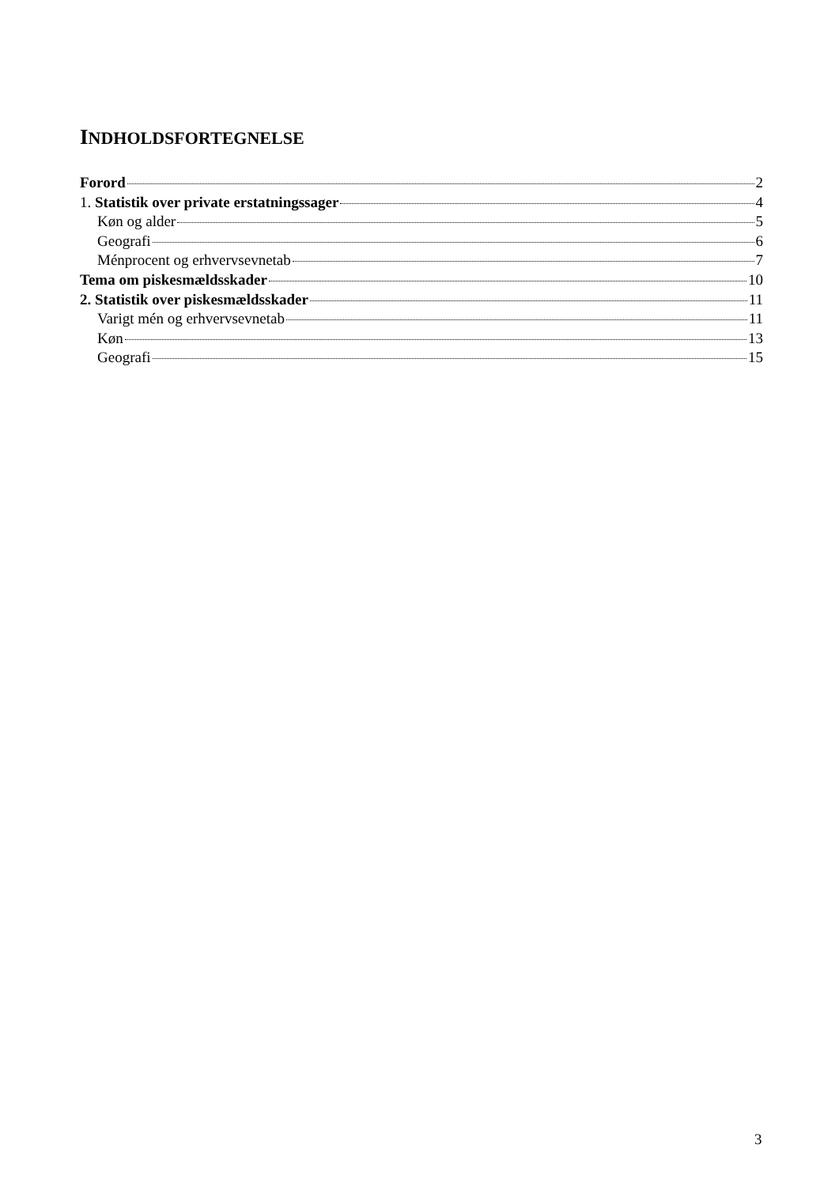INDHOLDSFORTEGNELSE
Forord 2
1. Statistik over private erstatningssager 4
Køn og alder 5
Geografi 6
Ménprocent og erhvervsevnetab 7
Tema om piskesmældsskader 10
2. Statistik over piskesmældsskader 11
Varigt mén og erhvervsevnetab 11
Køn 13
Geografi 15
3